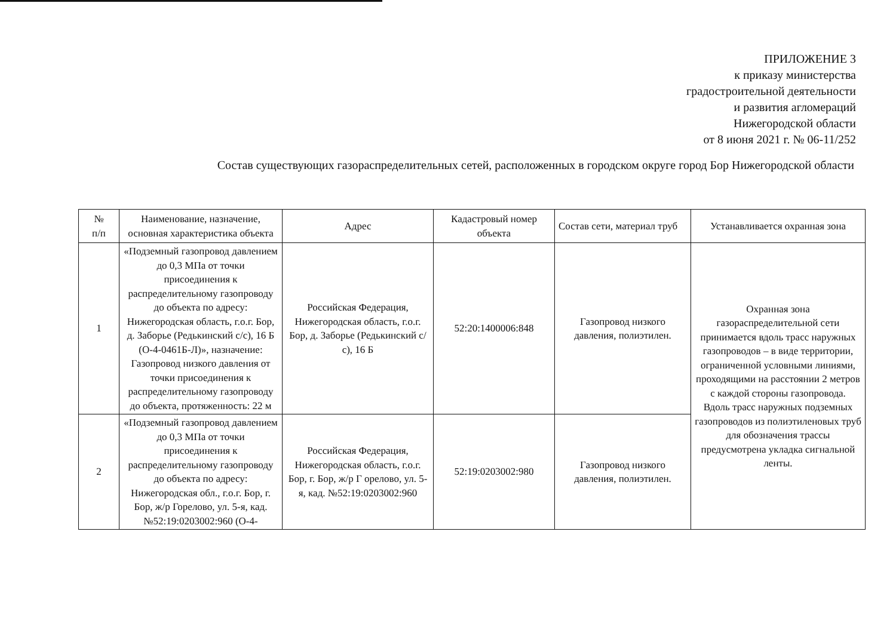ПРИЛОЖЕНИЕ 3
к приказу министерства
градостроительной деятельности
и развития агломераций
Нижегородской области
от 8 июня 2021 г. № 06-11/252
Состав существующих газораспределительных сетей, расположенных в городском округе город Бор Нижегородской области
| № п/п | Наименование, назначение, основная характеристика объекта | Адрес | Кадастровый номер объекта | Состав сети, материал труб | Устанавливается охранная зона |
| --- | --- | --- | --- | --- | --- |
| 1 | «Подземный газопровод давлением до 0,3 МПа от точки присоединения к распределительному газопроводу до объекта по адресу: Нижегородская область, г.о.г. Бор, д. Заборье (Редькинский с/с), 16 Б (О-4-0461Б-Л)», назначение: Газопровод низкого давления от точки присоединения к распределительному газопроводу до объекта, протяженность: 22 м | Российская Федерация, Нижегородская область, г.о.г. Бор, д. Заборье (Редькинский с/с), 16 Б | 52:20:1400006:848 | Газопровод низкого давления, полиэтилен. | Охранная зона газораспределительной сети принимается вдоль трасс наружных газопроводов – в виде территории, ограниченной условными линиями, проходящими на расстоянии 2 метров с каждой стороны газопровода. Вдоль трасс наружных подземных газопроводов из полиэтиленовых труб для обозначения трассы предусмотрена укладка сигнальной ленты. |
| 2 | «Подземный газопровод давлением до 0,3 МПа от точки присоединения к распределительному газопроводу до объекта по адресу: Нижегородская обл., г.о.г. Бор, г. Бор, ж/р Горелово, ул. 5-я, кад. №52:19:0203002:960 (О-4- | Российская Федерация, Нижегородская область, г.о.г. Бор, г. Бор, ж/р Г орелово, ул. 5-я, кад. №52:19:0203002:960 | 52:19:0203002:980 | Газопровод низкого давления, полиэтилен. | |